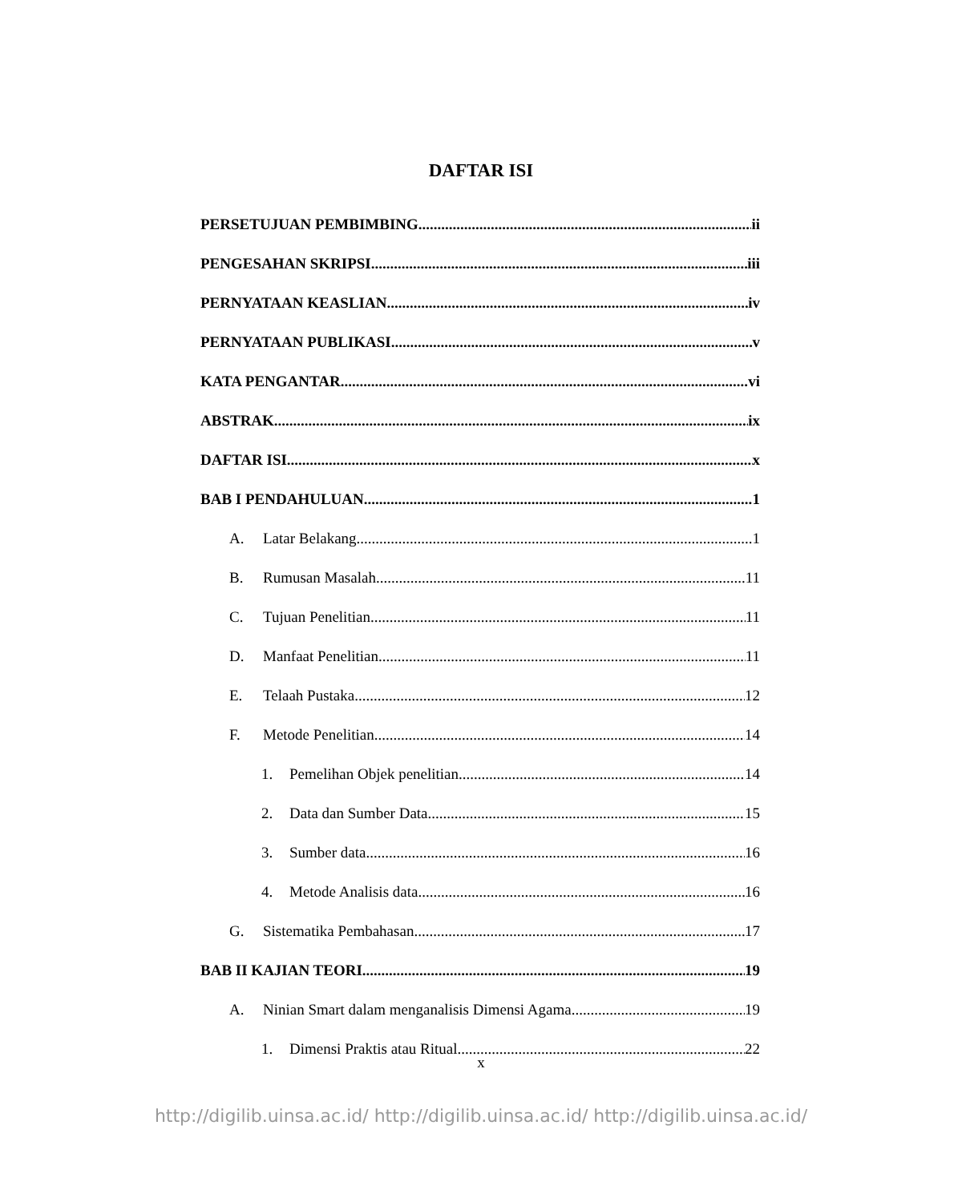DAFTAR ISI
PERSETUJUAN PEMBIMBING ii
PENGESAHAN SKRIPSI iii
PERNYATAAN KEASLIAN iv
PERNYATAAN PUBLIKASI v
KATA PENGANTAR vi
ABSTRAK ix
DAFTAR ISI x
BAB I PENDAHULUAN 1
A. Latar Belakang 1
B. Rumusan Masalah 11
C. Tujuan Penelitian 11
D. Manfaat Penelitian 11
E. Telaah Pustaka 12
F. Metode Penelitian 14
1. Pemelihan Objek penelitian 14
2. Data dan Sumber Data 15
3. Sumber data 16
4. Metode Analisis data 16
G. Sistematika Pembahasan 17
BAB II KAJIAN TEORI 19
A. Ninian Smart dalam menganalisis Dimensi Agama 19
1. Dimensi Praktis atau Ritual 22
x
http://digilib.uinsa.ac.id/ http://digilib.uinsa.ac.id/ http://digilib.uinsa.ac.id/